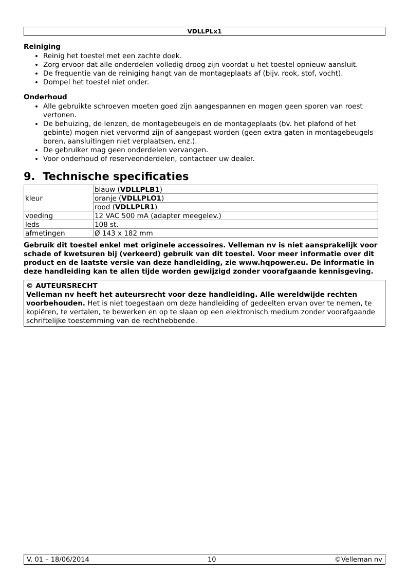VDLLPLx1
Reiniging
Reinig het toestel met een zachte doek.
Zorg ervoor dat alle onderdelen volledig droog zijn voordat u het toestel opnieuw aansluit.
De frequentie van de reiniging hangt van de montageplaats af (bijv. rook, stof, vocht).
Dompel het toestel niet onder.
Onderhoud
Alle gebruikte schroeven moeten goed zijn aangespannen en mogen geen sporen van roest vertonen.
De behuizing, de lenzen, de montagebeugels en de montageplaats (bv. het plafond of het gebinte) mogen niet vervormd zijn of aangepast worden (geen extra gaten in montagebeugels boren, aansluitingen niet verplaatsen, enz.).
De gebruiker mag geen onderdelen vervangen.
Voor onderhoud of reserveonderdelen, contacteer uw dealer.
9. Technische specificaties
| kleur | blauw ( VDLLPLB1 ) |
| | oranje ( VDLLPLO1 ) |
| | rood ( VDLLPLR1 ) |
| voeding | 12 VAC 500 mA (adapter meegelev.) |
| leds | 108 st. |
| afmetingen | Ø 143 x 182 mm |
Gebruik dit toestel enkel met originele accessoires. Velleman nv is niet aansprakelijk voor schade of kwetsuren bij (verkeerd) gebruik van dit toestel. Voor meer informatie over dit product en de laatste versie van deze handleiding, zie www.hqpower.eu. De informatie in deze handleiding kan te allen tijde worden gewijzigd zonder voorafgaande kennisgeving.
© AUTEURSRECHT
Velleman nv heeft het auteursrecht voor deze handleiding. Alle wereldwijde rechten voorbehouden. Het is niet toegestaan om deze handleiding of gedeelten ervan over te nemen, te kopiëren, te vertalen, te bewerken en op te slaan op een elektronisch medium zonder voorafgaande schriftelijke toestemming van de rechthebbende.
V. 01 – 18/06/2014 10 ©Velleman nv